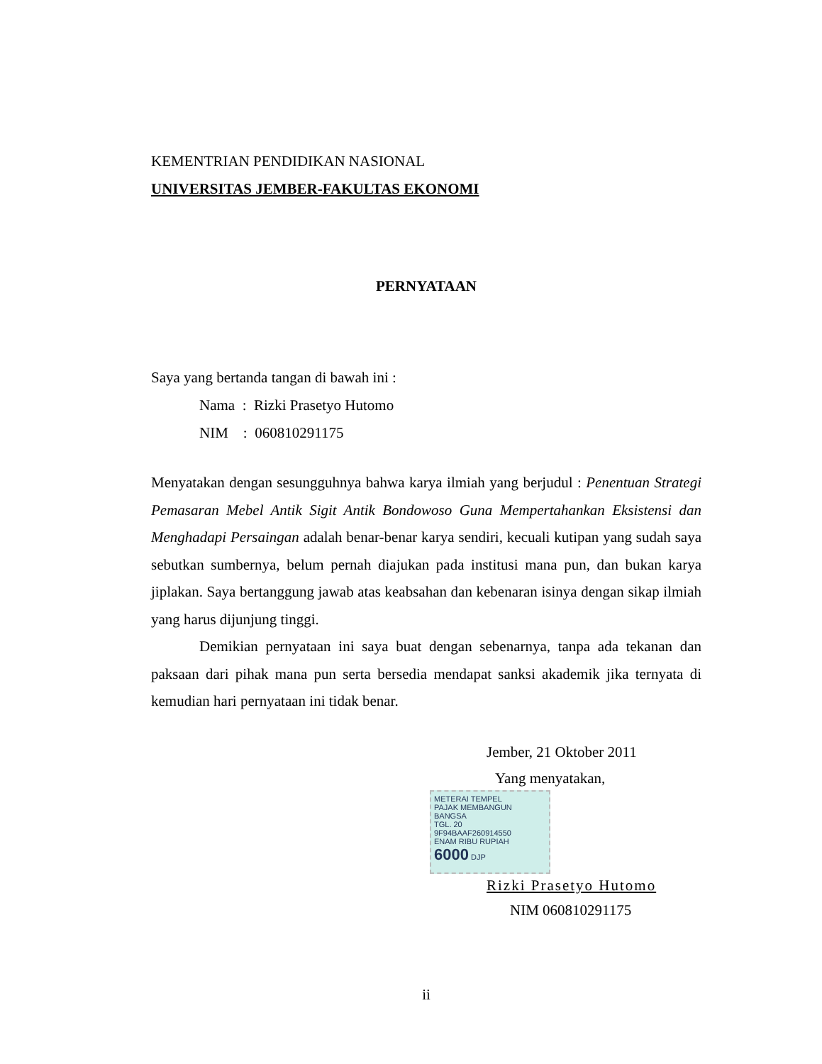KEMENTRIAN PENDIDIKAN NASIONAL
UNIVERSITAS JEMBER-FAKULTAS EKONOMI
PERNYATAAN
Saya yang bertanda tangan di bawah ini :
Nama : Rizki Prasetyo Hutomo
NIM : 060810291175
Menyatakan dengan sesungguhnya bahwa karya ilmiah yang berjudul : Penentuan Strategi Pemasaran Mebel Antik Sigit Antik Bondowoso Guna Mempertahankan Eksistensi dan Menghadapi Persaingan adalah benar-benar karya sendiri, kecuali kutipan yang sudah saya sebutkan sumbernya, belum pernah diajukan pada institusi mana pun, dan bukan karya jiplakan. Saya bertanggung jawab atas keabsahan dan kebenaran isinya dengan sikap ilmiah yang harus dijunjung tinggi.
Demikian pernyataan ini saya buat dengan sebenarnya, tanpa ada tekanan dan paksaan dari pihak mana pun serta bersedia mendapat sanksi akademik jika ternyata di kemudian hari pernyataan ini tidak benar.
Jember, 21 Oktober 2011
Yang menyatakan,
METERAI TEMPEL
PAJAK MEMBANGUN BANGSA
TGL. 20
9F94BAAF260914550
ENAM RIBU RUPIAH
6000 DJP
Rizki Prasetyo Hutomo
NIM 060810291175
ii